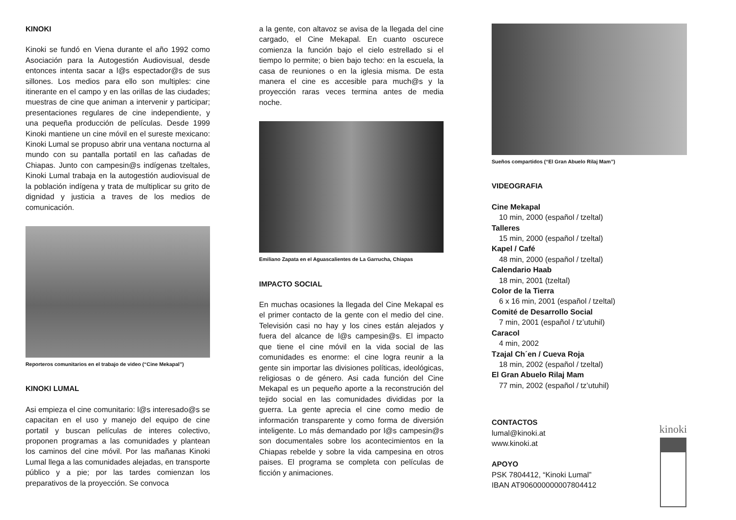KINOKI
Kinoki se fundó en Viena durante el año 1992 como Asociación para la Autogestión Audiovisual, desde entonces intenta sacar a l@s espectador@s de sus sillones. Los medios para ello son multiples: cine itinerante en el campo y en las orillas de las ciudades; muestras de cine que animan a intervenir y participar; presentaciones regulares de cine independiente, y una pequeña producción de películas. Desde 1999 Kinoki mantiene un cine móvil en el sureste mexicano: Kinoki Lumal se propuso abrir una ventana nocturna al mundo con su pantalla portatil en las cañadas de Chiapas. Junto con campesin@s indígenas tzeltales, Kinoki Lumal trabaja en la autogestión audiovisual de la población indígena y trata de multiplicar su grito de dignidad y justicia a traves de los medios de comunicación.
Reporteros comunitarios en el trabajo de video (“Cine Mekapal”)
KINOKI LUMAL
Asi empieza el cine comunitario: l@s interesado@s se capacitan en el uso y manejo del equipo de cine portatil y buscan películas de interes colectivo, proponen programas a las comunidades y plantean los caminos del cine móvil. Por las mañanas Kinoki Lumal llega a las comunidades alejadas, en transporte público y a pie; por las tardes comienzan los preparativos de la proyección. Se convoca
a la gente, con altavoz se avisa de la llegada del cine cargado, el Cine Mekapal. En cuanto oscurece comienza la función bajo el cielo estrellado si el tiempo lo permite; o bien bajo techo: en la escuela, la casa de reuniones o en la iglesia misma. De esta manera el cine es accesible para much@s y la proyección raras veces termina antes de media noche.
Emiliano Zapata en el Aguascalientes de La Garrucha, Chiapas
IMPACTO SOCIAL
En muchas ocasiones la llegada del Cine Mekapal es el primer contacto de la gente con el medio del cine. Televisión casi no hay y los cines están alejados y fuera del alcance de l@s campesin@s. El impacto que tiene el cine móvil en la vida social de las comunidades es enorme: el cine logra reunir a la gente sin importar las divisiones políticas, ideológicas, religiosas o de género. Asi cada función del Cine Mekapal es un pequeño aporte a la reconstrución del tejido social en las comunidades divididas por la guerra. La gente aprecia el cine como medio de información transparente y como forma de diversión inteligente. Lo más demandado por l@s campesin@s son documentales sobre los acontecimientos en la Chiapas rebelde y sobre la vida campesina en otros paises. El programa se completa con películas de ficción y animaciones.
Sueños compartidos (“El Gran Abuelo Rilaj Mam”)
VIDEOGRAFIA
Cine Mekapal
10 min, 2000 (español / tzeltal)
Talleres
15 min, 2000 (español / tzeltal)
Kapel / Café
48 min, 2000 (español / tzeltal)
Calendario Haab
18 min, 2001 (tzeltal)
Color de la Tierra
6 x 16 min, 2001 (español / tzeltal)
Comité de Desarrollo Social
7 min, 2001 (español / tz’utuhil)
Caracol
4 min, 2002
Tzajal Ch´en / Cueva Roja
18 min, 2002 (español / tzeltal)
El Gran Abuelo Rilaj Mam
77 min, 2002 (español / tz’utuhil)
CONTACTOS
lumal@kinoki.at
www.kinoki.at
APOYO
PSK 7804412, “Kinoki Lumal”
IBAN AT906000000007804412
kinoki